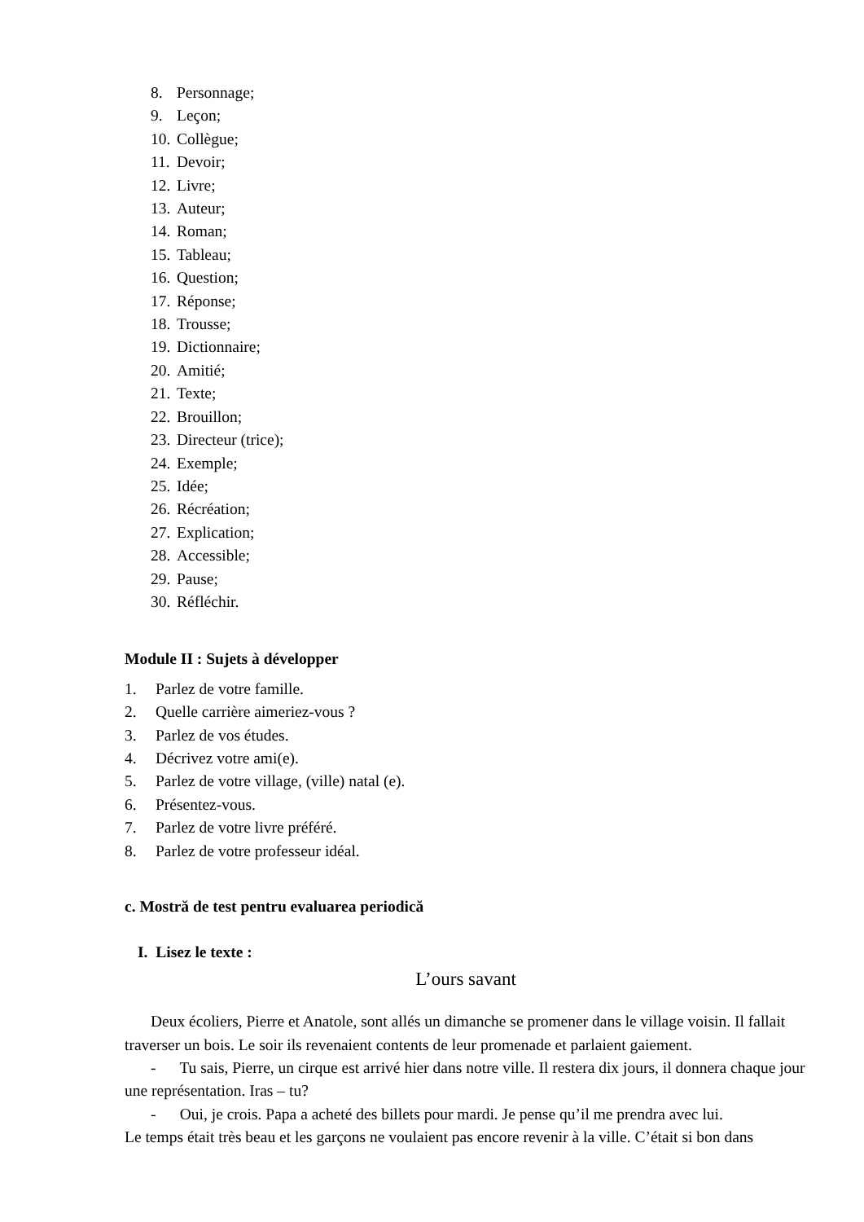8. Personnage;
9. Leçon;
10. Collègue;
11. Devoir;
12. Livre;
13. Auteur;
14. Roman;
15. Tableau;
16. Question;
17. Réponse;
18. Trousse;
19. Dictionnaire;
20. Amitié;
21. Texte;
22. Brouillon;
23. Directeur (trice);
24. Exemple;
25. Idée;
26. Récréation;
27. Explication;
28. Accessible;
29. Pause;
30. Réfléchir.
Module II : Sujets à développer
1. Parlez de votre famille.
2. Quelle carrière aimeriez-vous ?
3. Parlez de vos études.
4. Décrivez votre ami(e).
5. Parlez de votre village, (ville) natal (e).
6. Présentez-vous.
7. Parlez de votre livre préféré.
8. Parlez de votre professeur idéal.
c. Mostră de test pentru evaluarea periodică
I. Lisez le texte :
L’ours savant
Deux écoliers, Pierre et Anatole, sont allés un dimanche se promener dans le village voisin. Il fallait traverser un bois. Le soir ils revenaient contents de leur promenade et parlaient gaiement.
- Tu sais, Pierre, un cirque est arrivé hier dans notre ville. Il restera dix jours, il donnera chaque jour une représentation. Iras – tu?
- Oui, je crois. Papa a acheté des billets pour mardi. Je pense qu’il me prendra avec lui.
Le temps était très beau et les garçons ne voulaient pas encore revenir à la ville. C’était si bon dans